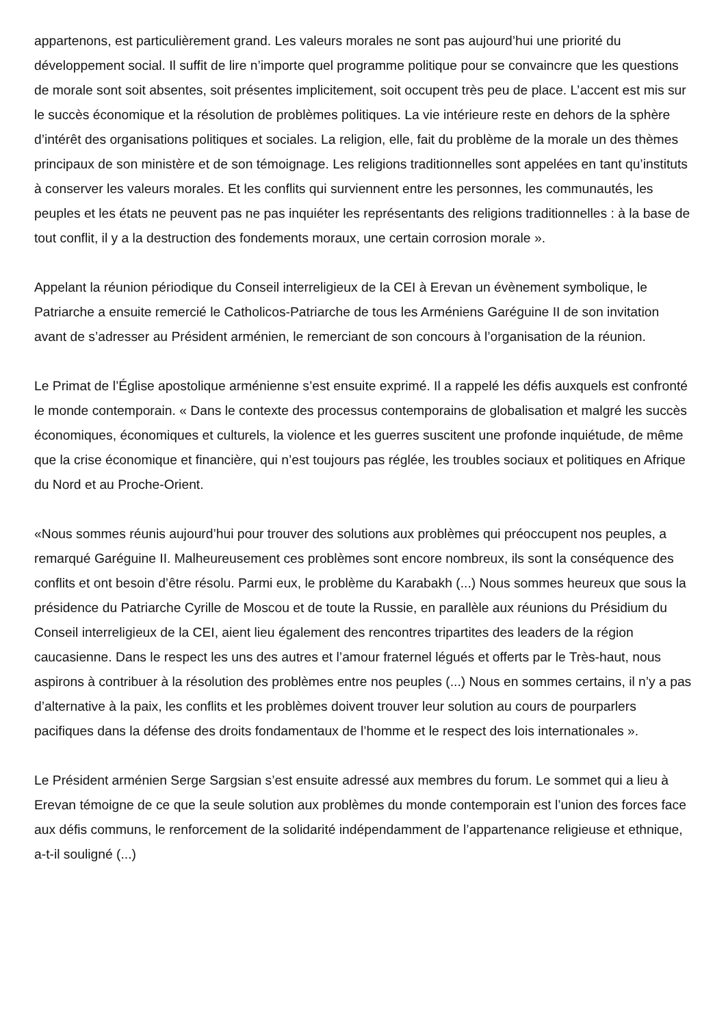appartenons, est particulièrement grand. Les valeurs morales ne sont pas aujourd’hui une priorité du développement social. Il suffit de lire n’importe quel programme politique pour se convaincre que les questions de morale sont soit absentes, soit présentes implicitement, soit occupent très peu de place. L’accent est mis sur le succès économique et la résolution de problèmes politiques. La vie intérieure reste en dehors de la sphère d’intérêt des organisations politiques et sociales. La religion, elle, fait du problème de la morale un des thèmes principaux de son ministère et de son témoignage. Les religions traditionnelles sont appelées en tant qu’instituts à conserver les valeurs morales. Et les conflits qui surviennent entre les personnes, les communautés, les peuples et les états ne peuvent pas ne pas inquiéter les représentants des religions traditionnelles : à la base de tout conflit, il y a la destruction des fondements moraux, une certain corrosion morale ».
Appelant la réunion périodique du Conseil interreligieux de la CEI à Erevan un évènement symbolique, le Patriarche a ensuite remercié le Catholicos-Patriarche de tous les Arméniens Garéguine II de son invitation avant de s’adresser au Président arménien, le remerciant de son concours à l’organisation de la réunion.
Le Primat de l’Église apostolique arménienne s’est ensuite exprimé. Il a rappelé les défis auxquels est confronté le monde contemporain. « Dans le contexte des processus contemporains de globalisation et malgré les succès économiques, économiques et culturels, la violence et les guerres suscitent une profonde inquiétude, de même que la crise économique et financière, qui n’est toujours pas réglée, les troubles sociaux et politiques en Afrique du Nord et au Proche-Orient.
«Nous sommes réunis aujourd’hui pour trouver des solutions aux problèmes qui préoccupent nos peuples, a remarqué Garéguine II. Malheureusement ces problèmes sont encore nombreux, ils sont la conséquence des conflits et ont besoin d’être résolu. Parmi eux, le problème du Karabakh (...) Nous sommes heureux que sous la présidence du Patriarche Cyrille de Moscou et de toute la Russie, en parallèle aux réunions du Présidium du Conseil interreligieux de la CEI, aient lieu également des rencontres tripartites des leaders de la région caucasienne. Dans le respect les uns des autres et l’amour fraternel légués et offerts par le Très-haut, nous aspirons à contribuer à la résolution des problèmes entre nos peuples (...) Nous en sommes certains, il n’y a pas d’alternative à la paix, les conflits et les problèmes doivent trouver leur solution au cours de pourparlers pacifiques dans la défense des droits fondamentaux de l’homme et le respect des lois internationales ».
Le Président arménien Serge Sargsian s’est ensuite adressé aux membres du forum. Le sommet qui a lieu à Erevan témoigne de ce que la seule solution aux problèmes du monde contemporain est l’union des forces face aux défis communs, le renforcement de la solidarité indépendamment de l’appartenance religieuse et ethnique, a-t-il souligné (...)